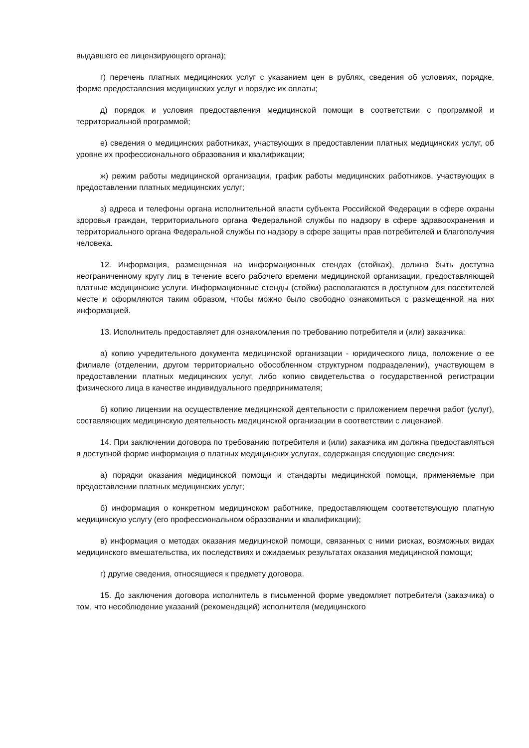выдавшего ее лицензирующего органа);
г) перечень платных медицинских услуг с указанием цен в рублях, сведения об условиях, порядке, форме предоставления медицинских услуг и порядке их оплаты;
д) порядок и условия предоставления медицинской помощи в соответствии с программой и территориальной программой;
е) сведения о медицинских работниках, участвующих в предоставлении платных медицинских услуг, об уровне их профессионального образования и квалификации;
ж) режим работы медицинской организации, график работы медицинских работников, участвующих в предоставлении платных медицинских услуг;
з) адреса и телефоны органа исполнительной власти субъекта Российской Федерации в сфере охраны здоровья граждан, территориального органа Федеральной службы по надзору в сфере здравоохранения и территориального органа Федеральной службы по надзору в сфере защиты прав потребителей и благополучия человека.
12. Информация, размещенная на информационных стендах (стойках), должна быть доступна неограниченному кругу лиц в течение всего рабочего времени медицинской организации, предоставляющей платные медицинские услуги. Информационные стенды (стойки) располагаются в доступном для посетителей месте и оформляются таким образом, чтобы можно было свободно ознакомиться с размещенной на них информацией.
13. Исполнитель предоставляет для ознакомления по требованию потребителя и (или) заказчика:
а) копию учредительного документа медицинской организации - юридического лица, положение о ее филиале (отделении, другом территориально обособленном структурном подразделении), участвующем в предоставлении платных медицинских услуг, либо копию свидетельства о государственной регистрации физического лица в качестве индивидуального предпринимателя;
б) копию лицензии на осуществление медицинской деятельности с приложением перечня работ (услуг), составляющих медицинскую деятельность медицинской организации в соответствии с лицензией.
14. При заключении договора по требованию потребителя и (или) заказчика им должна предоставляться в доступной форме информация о платных медицинских услугах, содержащая следующие сведения:
а) порядки оказания медицинской помощи и стандарты медицинской помощи, применяемые при предоставлении платных медицинских услуг;
б) информация о конкретном медицинском работнике, предоставляющем соответствующую платную медицинскую услугу (его профессиональном образовании и квалификации);
в) информация о методах оказания медицинской помощи, связанных с ними рисках, возможных видах медицинского вмешательства, их последствиях и ожидаемых результатах оказания медицинской помощи;
г) другие сведения, относящиеся к предмету договора.
15. До заключения договора исполнитель в письменной форме уведомляет потребителя (заказчика) о том, что несоблюдение указаний (рекомендаций) исполнителя (медицинского